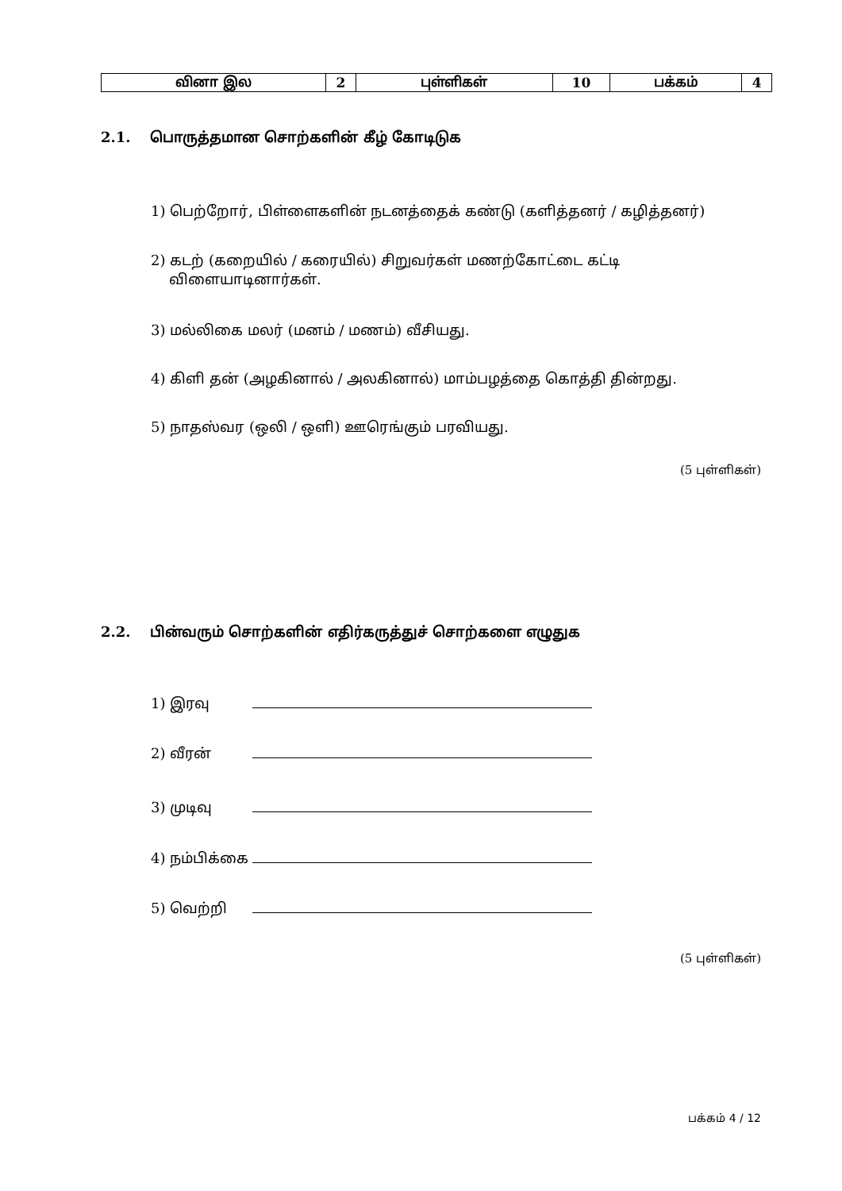| வினா இல | 2 | புள்ளிகள் | 10 | பக்கம் | 4 |
2.1. பொருத்தமான சொற்களின் கீழ் கோடிடுக
1) பெற்றோர், பிள்ளைகளின் நடனத்தைக் கண்டு (களித்தனர் / கழித்தனர்)
2) கடற் (கறையில் / கரையில்) சிறுவர்கள் மணற்கோட்டை கட்டி
விளையாடினார்கள்.
3) மல்லிகை மலர் (மனம் / மணம்) வீசியது.
4) கிளி தன் (அழகினால் / அலகினால்) மாம்பழத்தை கொத்தி தின்றது.
5) நாதஸ்வர (ஒலி / ஒளி) ஊரெங்கும் பரவியது.
(5 புள்ளிகள்)
2.2. பின்வரும் சொற்களின் எதிர்கருத்துச் சொற்களை எழுதுக
1) இரவு
2) வீரன்
3) முடிவு
4) நம்பிக்கை
5) வெற்றி
(5 புள்ளிகள்)
பக்கம் 4 / 12